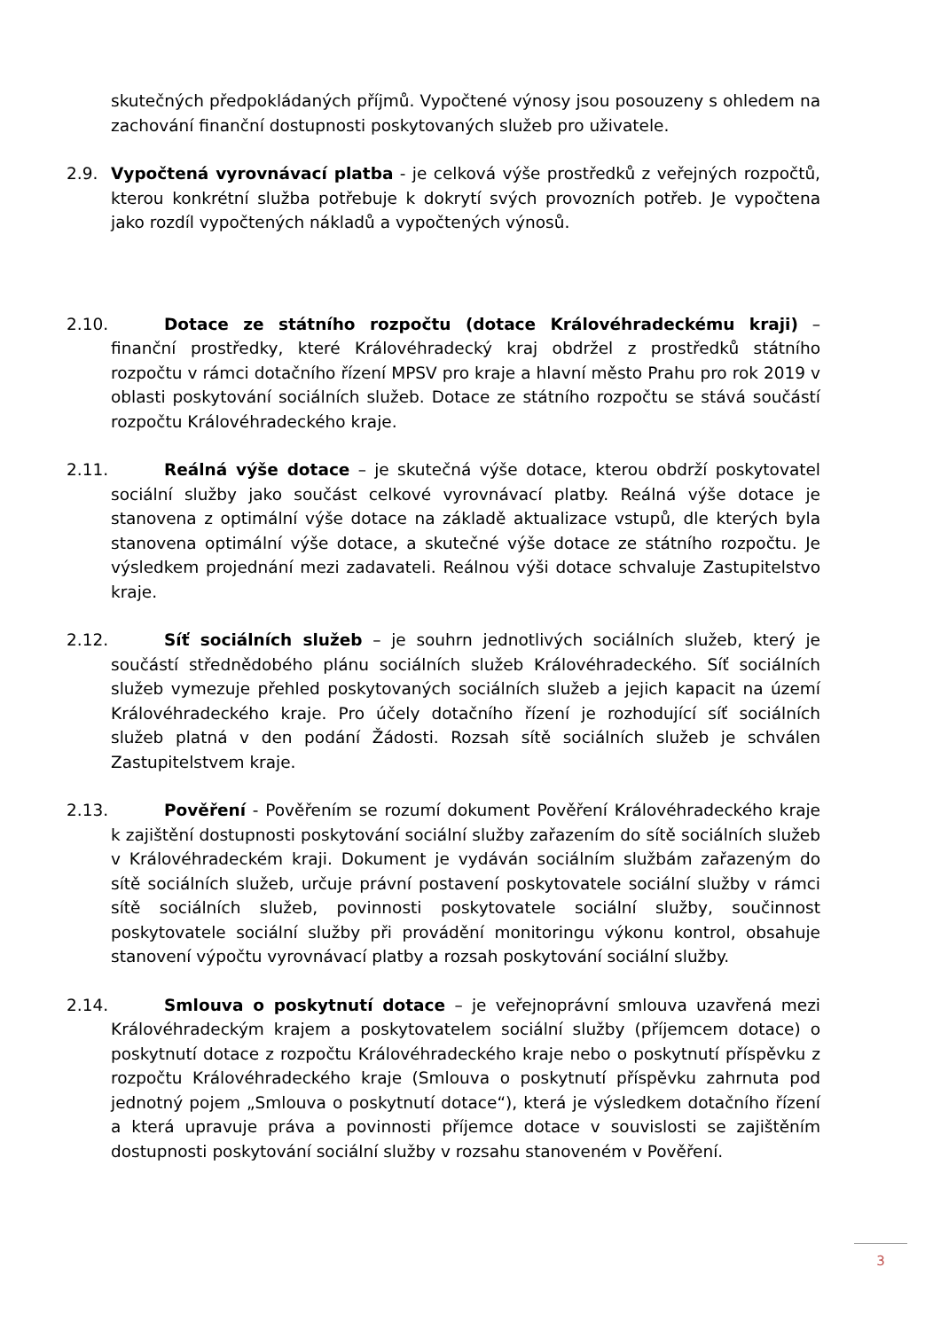skutečných předpokládaných příjmů. Vypočtené výnosy jsou posouzeny s ohledem na zachování finanční dostupnosti poskytovaných služeb pro uživatele.
2.9. Vypočtená vyrovnávací platba - je celková výše prostředků z veřejných rozpočtů, kterou konkrétní služba potřebuje k dokrytí svých provozních potřeb. Je vypočtena jako rozdíl vypočtených nákladů a vypočtených výnosů.
2.10.
Dotace ze státního rozpočtu (dotace Královéhradeckému kraji) – finanční prostředky, které Královéhradecký kraj obdržel z prostředků státního rozpočtu v rámci dotačního řízení MPSV pro kraje a hlavní město Prahu pro rok 2019 v oblasti poskytování sociálních služeb. Dotace ze státního rozpočtu se stává součástí rozpočtu Královéhradeckého kraje.
2.11.
Reálná výše dotace – je skutečná výše dotace, kterou obdrží poskytovatel sociální služby jako součást celkové vyrovnávací platby. Reálná výše dotace je stanovena z optimální výše dotace na základě aktualizace vstupů, dle kterých byla stanovena optimální výše dotace, a skutečné výše dotace ze státního rozpočtu. Je výsledkem projednání mezi zadavateli. Reálnou výši dotace schvaluje Zastupitelstvo kraje.
2.12.
Síť sociálních služeb – je souhrn jednotlivých sociálních služeb, který je součástí střednědobého plánu sociálních služeb Královéhradeckého. Síť sociálních služeb vymezuje přehled poskytovaných sociálních služeb a jejich kapacit na území Královéhradeckého kraje. Pro účely dotačního řízení je rozhodující síť sociálních služeb platná v den podání Žádosti. Rozsah sítě sociálních služeb je schválen Zastupitelstvem kraje.
2.13.
Pověření - Pověřením se rozumí dokument Pověření Královéhradeckého kraje k zajištění dostupnosti poskytování sociální služby zařazením do sítě sociálních služeb v Královéhradeckém kraji. Dokument je vydáván sociálním službám zařazeným do sítě sociálních služeb, určuje právní postavení poskytovatele sociální služby v rámci sítě sociálních služeb, povinnosti poskytovatele sociální služby, součinnost poskytovatele sociální služby při provádění monitoringu výkonu kontrol, obsahuje stanovení výpočtu vyrovnávací platby a rozsah poskytování sociální služby.
2.14.
Smlouva o poskytnutí dotace – je veřejnoprávní smlouva uzavřená mezi Královéhradeckým krajem a poskytovatelem sociální služby (příjemcem dotace) o poskytnutí dotace z rozpočtu Královéhradeckého kraje nebo o poskytnutí příspěvku z rozpočtu Královéhradeckého kraje (Smlouva o poskytnutí příspěvku zahrnuta pod jednotný pojem „Smlouva o poskytnutí dotace“), která je výsledkem dotačního řízení a která upravuje práva a povinnosti příjemce dotace v souvislosti se zajištěním dostupnosti poskytování sociální služby v rozsahu stanoveném v Pověření.
3